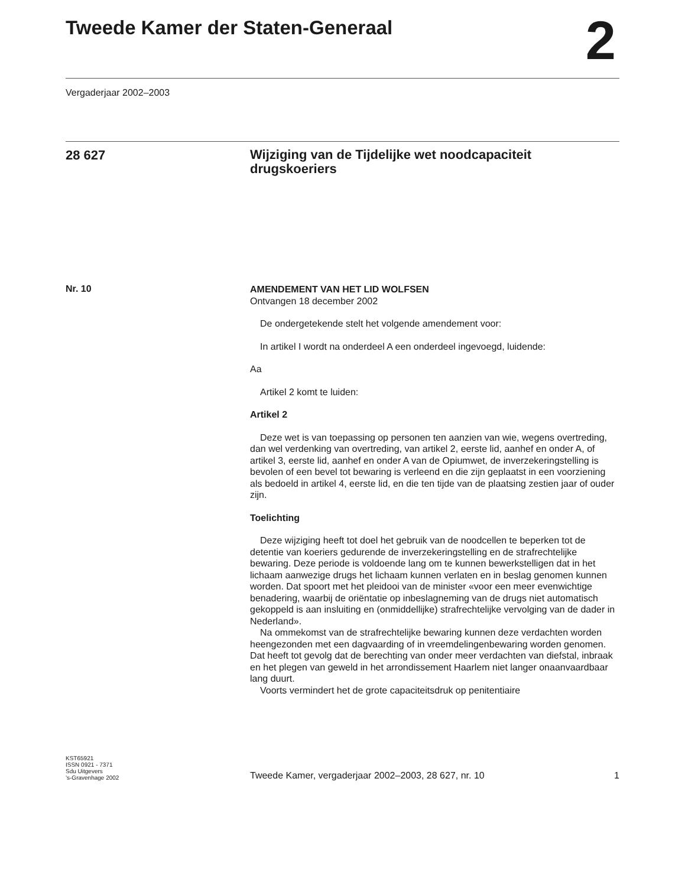Tweede Kamer der Staten-Generaal
2
Vergaderjaar 2002–2003
28 627
Wijziging van de Tijdelijke wet noodcapaciteit drugskoeriers
Nr. 10
AMENDEMENT VAN HET LID WOLFSEN
Ontvangen 18 december 2002
De ondergetekende stelt het volgende amendement voor:
In artikel I wordt na onderdeel A een onderdeel ingevoegd, luidende:
Aa
Artikel 2 komt te luiden:
Artikel 2
Deze wet is van toepassing op personen ten aanzien van wie, wegens overtreding, dan wel verdenking van overtreding, van artikel 2, eerste lid, aanhef en onder A, of artikel 3, eerste lid, aanhef en onder A van de Opiumwet, de inverzekeringstelling is bevolen of een bevel tot bewaring is verleend en die zijn geplaatst in een voorziening als bedoeld in artikel 4, eerste lid, en die ten tijde van de plaatsing zestien jaar of ouder zijn.
Toelichting
Deze wijziging heeft tot doel het gebruik van de noodcellen te beperken tot de detentie van koeriers gedurende de inverzekeringstelling en de strafrechtelijke bewaring. Deze periode is voldoende lang om te kunnen bewerkstelligen dat in het lichaam aanwezige drugs het lichaam kunnen verlaten en in beslag genomen kunnen worden. Dat spoort met het pleidooi van de minister «voor een meer evenwichtige benadering, waarbij de oriëntatie op inbeslagneming van de drugs niet automatisch gekoppeld is aan insluiting en (onmiddellijke) strafrechtelijke vervolging van de dader in Nederland».
Na ommekomst van de strafrechtelijke bewaring kunnen deze verdachten worden heengezonden met een dagvaarding of in vreemdelingenbewaring worden genomen. Dat heeft tot gevolg dat de berechting van onder meer verdachten van diefstal, inbraak en het plegen van geweld in het arrondissement Haarlem niet langer onaanvaardbaar lang duurt.
Voorts vermindert het de grote capaciteitsdruk op penitentiaire
KST65921
ISSN 0921 - 7371
Sdu Uitgevers
’s-Gravenhage 2002
Tweede Kamer, vergaderjaar 2002–2003, 28 627, nr. 10 1